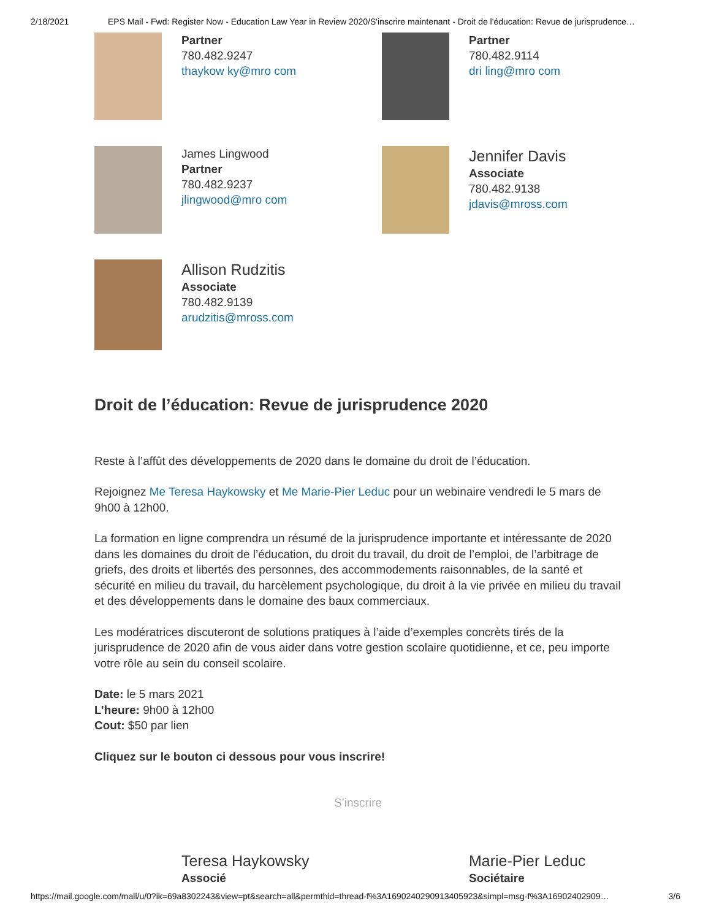2/18/2021 EPS Mail - Fwd: Register Now - Education Law Year in Review 2020/S'inscrire maintenant - Droit de l'éducation: Revue de jurisprudence…
Partner
780.482.9247
thaykow ky@mro com
Partner
780.482.9114
dri ling@mro com
James Lingwood
Partner
780.482.9237
jlingwood@mro com
Jennifer Davis
Associate
780.482.9138
jdavis@mross.com
Allison Rudzitis
Associate
780.482.9139
arudzitis@mross.com
Droit de l’éducation: Revue de jurisprudence 2020
Reste à l’affût des développements de 2020 dans le domaine du droit de l’éducation.
Rejoignez Me Teresa Haykowsky et Me Marie-Pier Leduc pour un webinaire vendredi le 5 mars de 9h00 à 12h00.
La formation en ligne comprendra un résumé de la jurisprudence importante et intéressante de 2020 dans les domaines du droit de l’éducation, du droit du travail, du droit de l’emploi, de l’arbitrage de griefs, des droits et libertés des personnes, des accommodements raisonnables, de la santé et sécurité en milieu du travail, du harcèlement psychologique, du droit à la vie privée en milieu du travail et des développements dans le domaine des baux commerciaux.
Les modératrices discuteront de solutions pratiques à l’aide d’exemples concrèts tirés de la jurisprudence de 2020 afin de vous aider dans votre gestion scolaire quotidienne, et ce, peu importe votre rôle au sein du conseil scolaire.
Date: le 5 mars 2021
L’heure: 9h00 à 12h00
Cout: $50 par lien
Cliquez sur le bouton ci dessous pour vous inscrire!
S’inscrire
Teresa Haykowsky
Associé
Marie-Pier Leduc
Sociétaire
https://mail.google.com/mail/u/0?ik=69a8302243&view=pt&search=all&permthid=thread-f%3A1690240290913405923&simpl=msg-f%3A16902402909… 3/6